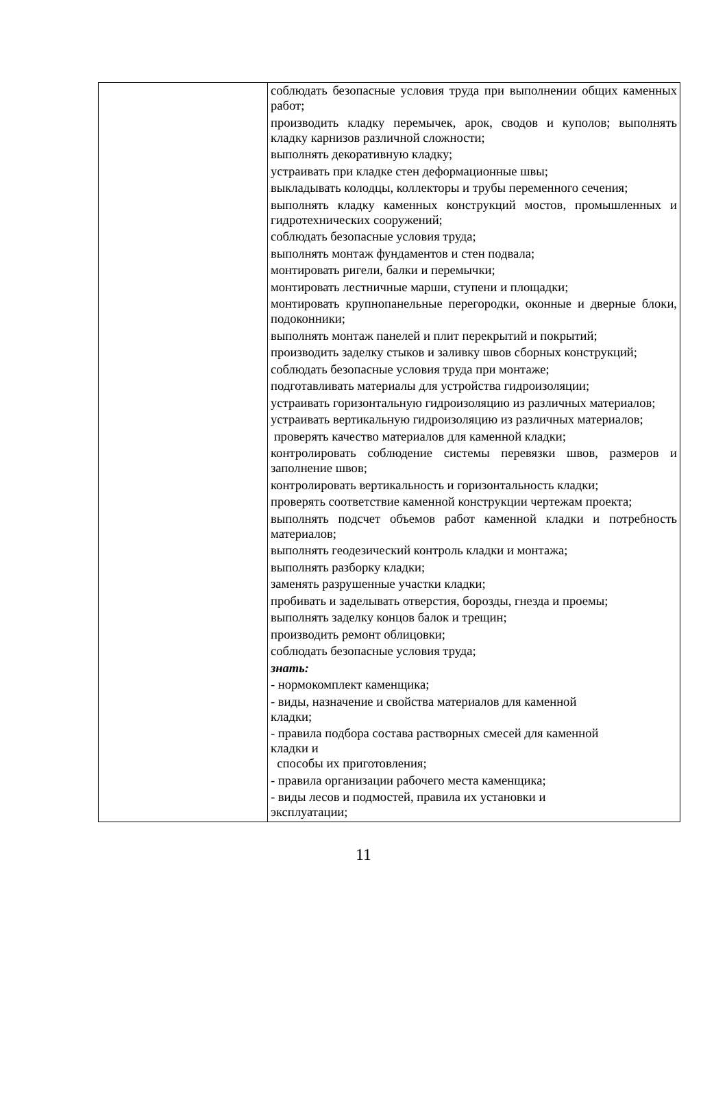| | соблюдать безопасные условия труда при выполнении общих каменных работ; производить кладку перемычек, арок, сводов и куполов; выполнять кладку карнизов различной сложности; выполнять декоративную кладку; устраивать при кладке стен деформационные швы; выкладывать колодцы, коллекторы и трубы переменного сечения; выполнять кладку каменных конструкций мостов, промышленных и гидротехнических сооружений; соблюдать безопасные условия труда; выполнять монтаж фундаментов и стен подвала; монтировать ригели, балки и перемычки; монтировать лестничные марши, ступени и площадки; монтировать крупнопанельные перегородки, оконные и дверные блоки, подоконники; выполнять монтаж панелей и плит перекрытий и покрытий; производить заделку стыков и заливку швов сборных конструкций; соблюдать безопасные условия труда при монтаже; подготавливать материалы для устройства гидроизоляции; устраивать горизонтальную гидроизоляцию из различных материалов; устраивать вертикальную гидроизоляцию из различных материалов; проверять качество материалов для каменной кладки; контролировать соблюдение системы перевязки швов, размеров и заполнение швов; контролировать вертикальность и горизонтальность кладки; проверять соответствие каменной конструкции чертежам проекта; выполнять подсчет объемов работ каменной кладки и потребность материалов; выполнять геодезический контроль кладки и монтажа; выполнять разборку кладки; заменять разрушенные участки кладки; пробивать и заделывать отверстия, борозды, гнезда и проемы; выполнять заделку концов балок и трещин; производить ремонт облицовки; соблюдать безопасные условия труда; знать: - нормокомплект каменщика; - виды, назначение и свойства материалов для каменной кладки; - правила подбора состава растворных смесей для каменной кладки и способы их приготовления; - правила организации рабочего места каменщика; - виды лесов и подмостей, правила их установки и эксплуатации; |
11